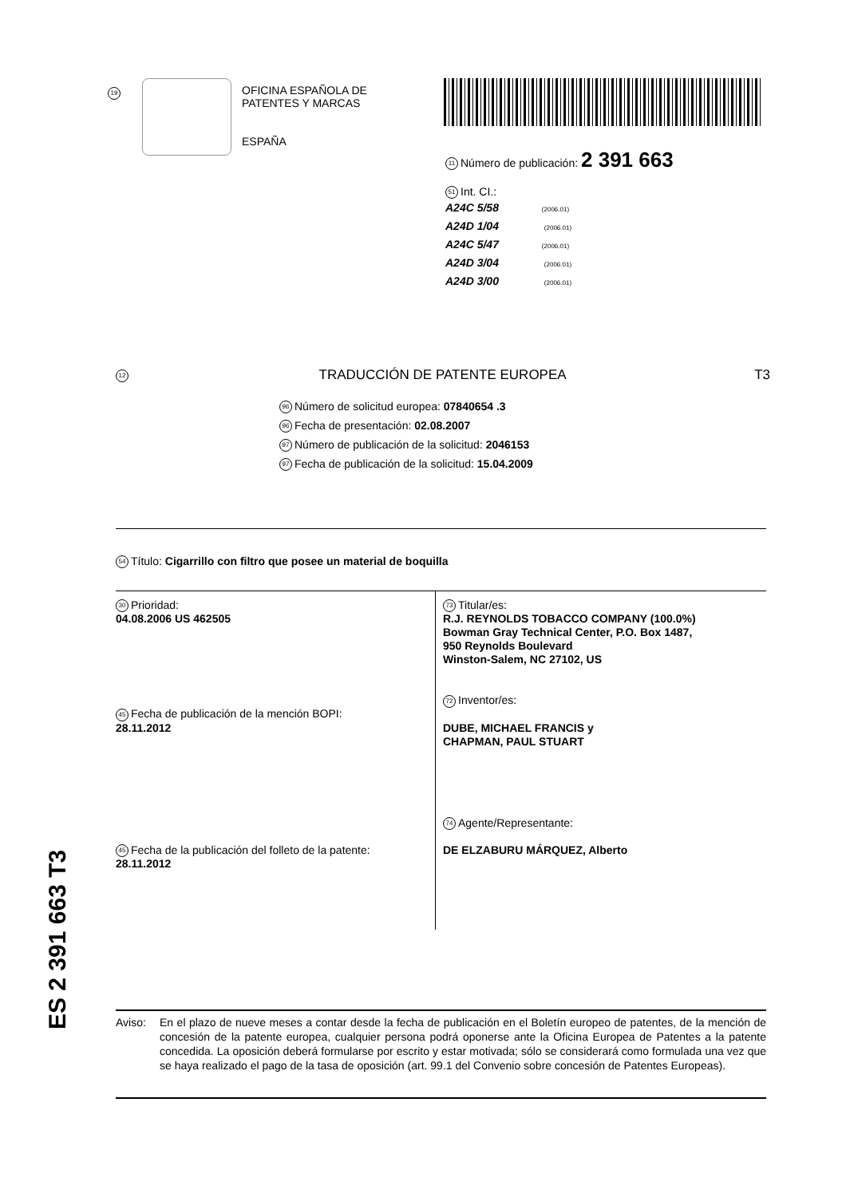19
OFICINA ESPAÑOLA DE
PATENTES Y MARCAS
ESPAÑA
11 Número de publicación: 2 391 663
51 Int. CI.:
A24C 5/58 (2006.01)
A24D 1/04 (2006.01)
A24C 5/47 (2006.01)
A24D 3/04 (2006.01)
A24D 3/00 (2006.01)
12 TRADUCCIÓN DE PATENTE EUROPEA T3
96 Número de solicitud europea: 07840654 .3
96 Fecha de presentación: 02.08.2007
97 Número de publicación de la solicitud: 2046153
97 Fecha de publicación de la solicitud: 15.04.2009
54 Título: Cigarrillo con filtro que posee un material de boquilla
30 Prioridad:
04.08.2006 US 462505
45 Fecha de publicación de la mención BOPI:
28.11.2012
45 Fecha de la publicación del folleto de la patente:
28.11.2012
73 Titular/es:
R.J. REYNOLDS TOBACCO COMPANY (100.0%)
Bowman Gray Technical Center, P.O. Box 1487,
950 Reynolds Boulevard
Winston-Salem, NC 27102, US
72 Inventor/es:
DUBE, MICHAEL FRANCIS y
CHAPMAN, PAUL STUART
74 Agente/Representante:
DE ELZABURU MÁRQUEZ, Alberto
ES 2 391 663 T3
Aviso: En el plazo de nueve meses a contar desde la fecha de publicación en el Boletín europeo de patentes, de la mención de concesión de la patente europea, cualquier persona podrá oponerse ante la Oficina Europea de Patentes a la patente concedida. La oposición deberá formularse por escrito y estar motivada; sólo se considerará como formulada una vez que se haya realizado el pago de la tasa de oposición (art. 99.1 del Convenio sobre concesión de Patentes Europeas).